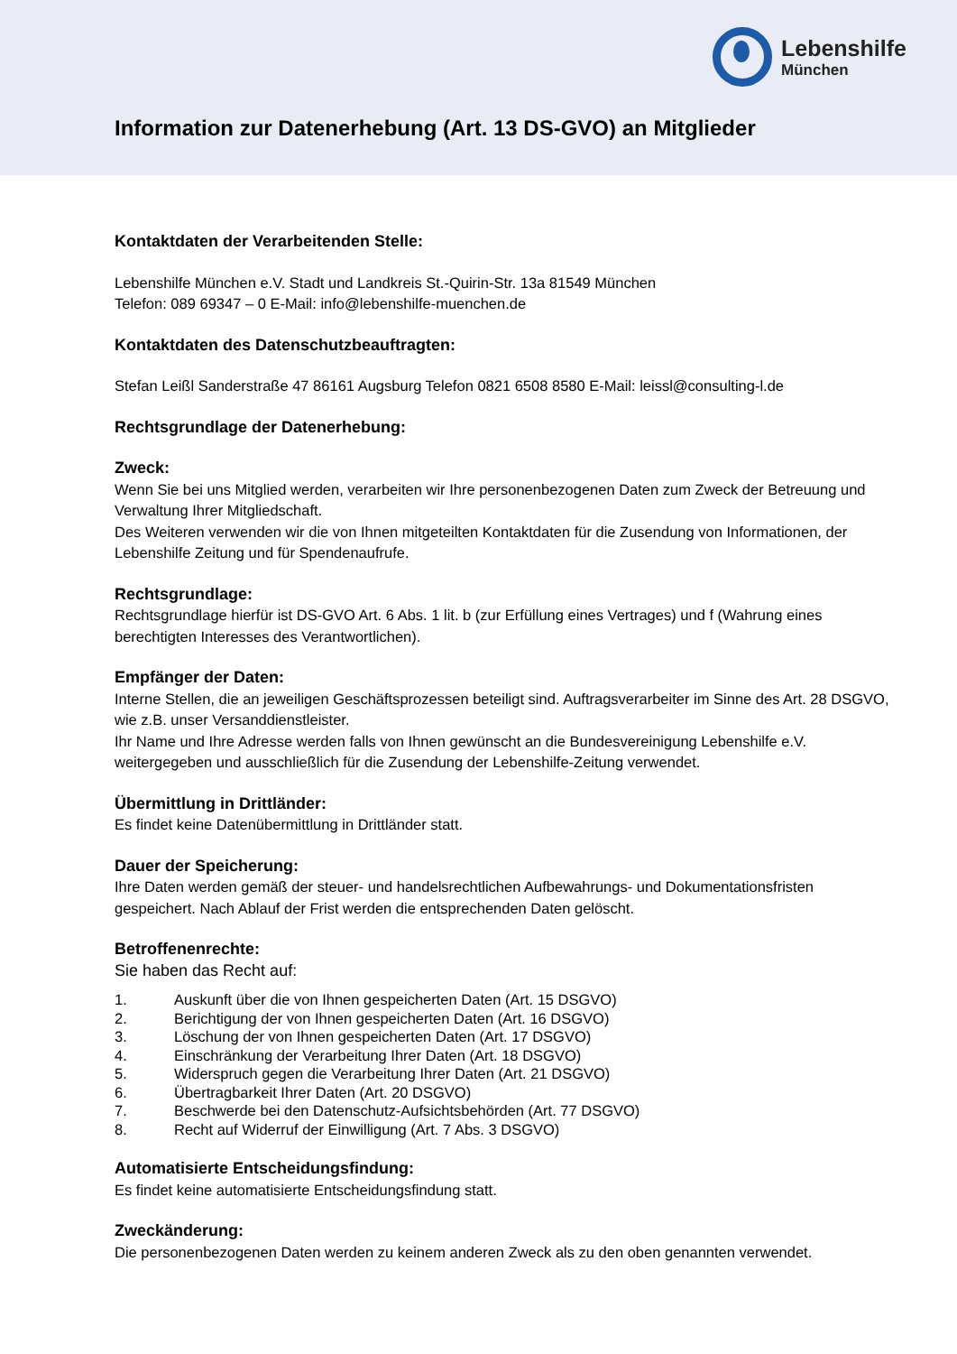Lebenshilfe
München
Information zur Datenerhebung (Art. 13 DS-GVO) an Mitglieder
Kontaktdaten der Verarbeitenden Stelle:
Lebenshilfe München e.V. Stadt und Landkreis St.-Quirin-Str. 13a 81549 München
Telefon: 089 69347 – 0 E-Mail: info@lebenshilfe-muenchen.de
Kontaktdaten des Datenschutzbeauftragten:
Stefan Leißl Sanderstraße 47 86161 Augsburg Telefon 0821 6508 8580 E-Mail: leissl@consulting-l.de
Rechtsgrundlage der Datenerhebung:
Zweck:
Wenn Sie bei uns Mitglied werden, verarbeiten wir Ihre personenbezogenen Daten zum Zweck der Betreuung und Verwaltung Ihrer Mitgliedschaft.
Des Weiteren verwenden wir die von Ihnen mitgeteilten Kontaktdaten für die Zusendung von Informationen, der Lebenshilfe Zeitung und für Spendenaufrufe.
Rechtsgrundlage:
Rechtsgrundlage hierfür ist DS-GVO Art. 6 Abs. 1 lit. b (zur Erfüllung eines Vertrages) und f (Wahrung eines berechtigten Interesses des Verantwortlichen).
Empfänger der Daten:
Interne Stellen, die an jeweiligen Geschäftsprozessen beteiligt sind. Auftragsverarbeiter im Sinne des Art. 28 DSGVO, wie z.B. unser Versanddienstleister.
Ihr Name und Ihre Adresse werden falls von Ihnen gewünscht an die Bundesvereinigung Lebenshilfe e.V. weitergegeben und ausschließlich für die Zusendung der Lebenshilfe-Zeitung verwendet.
Übermittlung in Drittländer:
Es findet keine Datenübermittlung in Drittländer statt.
Dauer der Speicherung:
Ihre Daten werden gemäß der steuer- und handelsrechtlichen Aufbewahrungs- und Dokumentationsfristen gespeichert. Nach Ablauf der Frist werden die entsprechenden Daten gelöscht.
Betroffenenrechte:
Sie haben das Recht auf:
1. Auskunft über die von Ihnen gespeicherten Daten (Art. 15 DSGVO)
2. Berichtigung der von Ihnen gespeicherten Daten (Art. 16 DSGVO)
3. Löschung der von Ihnen gespeicherten Daten (Art. 17 DSGVO)
4. Einschränkung der Verarbeitung Ihrer Daten (Art. 18 DSGVO)
5. Widerspruch gegen die Verarbeitung Ihrer Daten (Art. 21 DSGVO)
6. Übertragbarkeit Ihrer Daten (Art. 20 DSGVO)
7. Beschwerde bei den Datenschutz-Aufsichtsbehörden (Art. 77 DSGVO)
8. Recht auf Widerruf der Einwilligung (Art. 7 Abs. 3 DSGVO)
Automatisierte Entscheidungsfindung:
Es findet keine automatisierte Entscheidungsfindung statt.
Zweckänderung:
Die personenbezogenen Daten werden zu keinem anderen Zweck als zu den oben genannten verwendet.